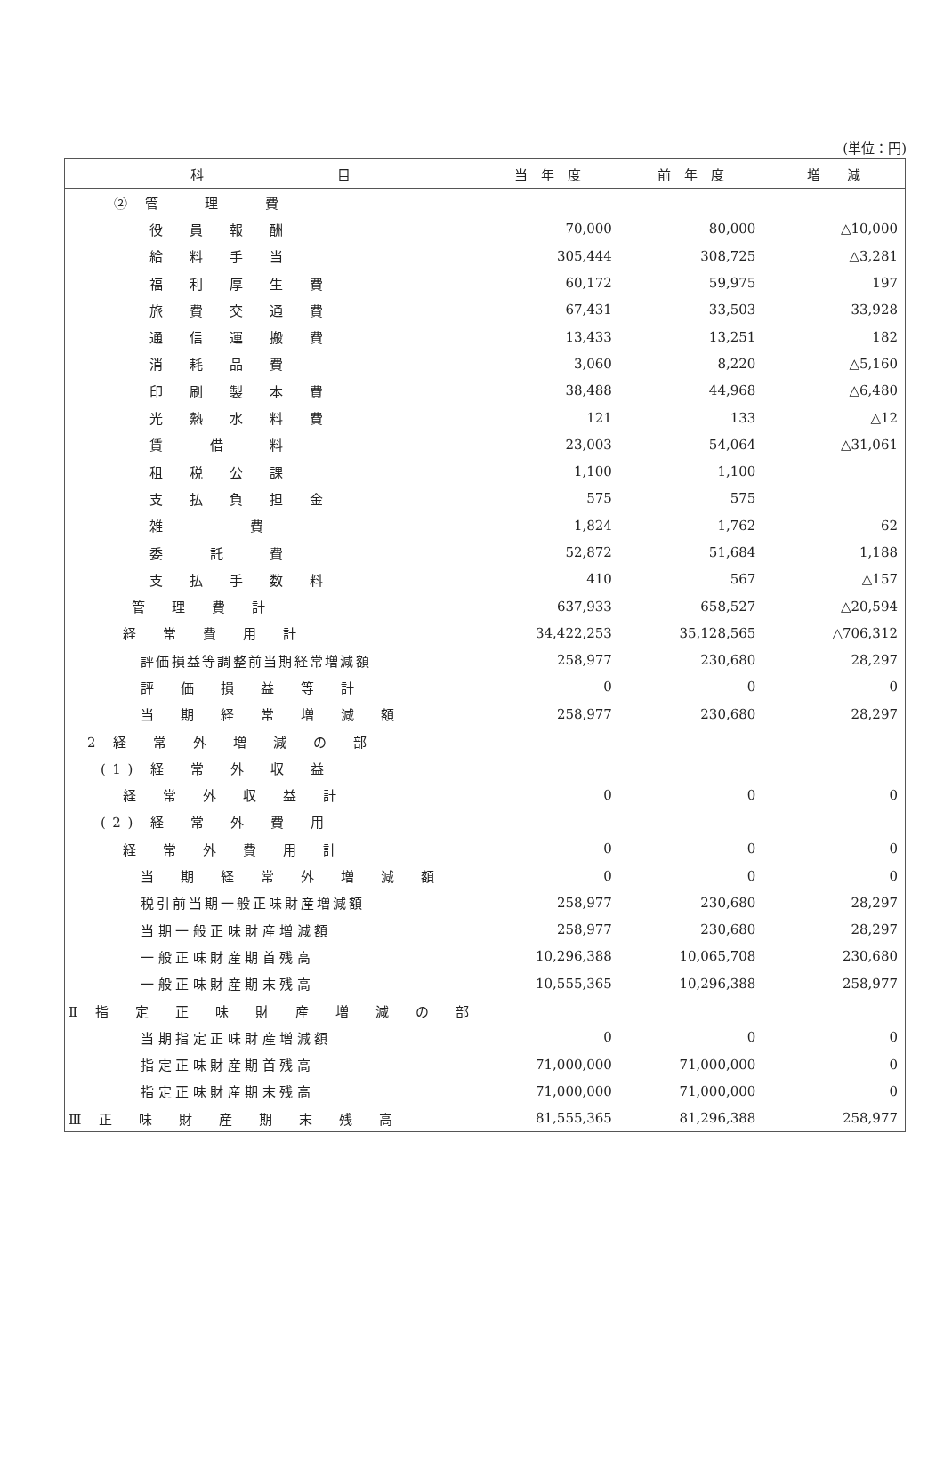(単位：円)
| 科 目 | 当 年 度 | 前 年 度 | 増 減 |
| --- | --- | --- | --- |
| ② 管 理 費 | | | |
| 役 員 報 酬 | 70,000 | 80,000 | △10,000 |
| 給 料 手 当 | 305,444 | 308,725 | △3,281 |
| 福 利 厚 生 費 | 60,172 | 59,975 | 197 |
| 旅 費 交 通 費 | 67,431 | 33,503 | 33,928 |
| 通 信 運 搬 費 | 13,433 | 13,251 | 182 |
| 消 耗 品 費 | 3,060 | 8,220 | △5,160 |
| 印 刷 製 本 費 | 38,488 | 44,968 | △6,480 |
| 光 熱 水 料 費 | 121 | 133 | △12 |
| 賃 借 料 | 23,003 | 54,064 | △31,061 |
| 租 税 公 課 | 1,100 | 1,100 | |
| 支 払 負 担 金 | 575 | 575 | |
| 雑 費 | 1,824 | 1,762 | 62 |
| 委 託 費 | 52,872 | 51,684 | 1,188 |
| 支 払 手 数 料 | 410 | 567 | △157 |
| 管 理 費 計 | 637,933 | 658,527 | △20,594 |
| 経 常 費 用 計 | 34,422,253 | 35,128,565 | △706,312 |
| 評価損益等調整前当期経常増減額 | 258,977 | 230,680 | 28,297 |
| 評 価 損 益 等 計 | 0 | 0 | 0 |
| 当 期 経 常 増 減 額 | 258,977 | 230,680 | 28,297 |
| 2 経 常 外 増 減 の 部 | | | |
| (1) 経 常 外 収 益 | | | |
| 経 常 外 収 益 計 | 0 | 0 | 0 |
| (2) 経 常 外 費 用 | | | |
| 経 常 外 費 用 計 | 0 | 0 | 0 |
| 当 期 経 常 外 増 減 額 | 0 | 0 | 0 |
| 税引前当期一般正味財産増減額 | 258,977 | 230,680 | 28,297 |
| 当期一般正味財産増減額 | 258,977 | 230,680 | 28,297 |
| 一般正味財産期首残高 | 10,296,388 | 10,065,708 | 230,680 |
| 一般正味財産期末残高 | 10,555,365 | 10,296,388 | 258,977 |
| Ⅱ 指 定 正 味 財 産 増 減 の 部 | | | |
| 当期指定正味財産増減額 | 0 | 0 | 0 |
| 指定正味財産期首残高 | 71,000,000 | 71,000,000 | 0 |
| 指定正味財産期末残高 | 71,000,000 | 71,000,000 | 0 |
| Ⅲ 正 味 財 産 期 末 残 高 | 81,555,365 | 81,296,388 | 258,977 |